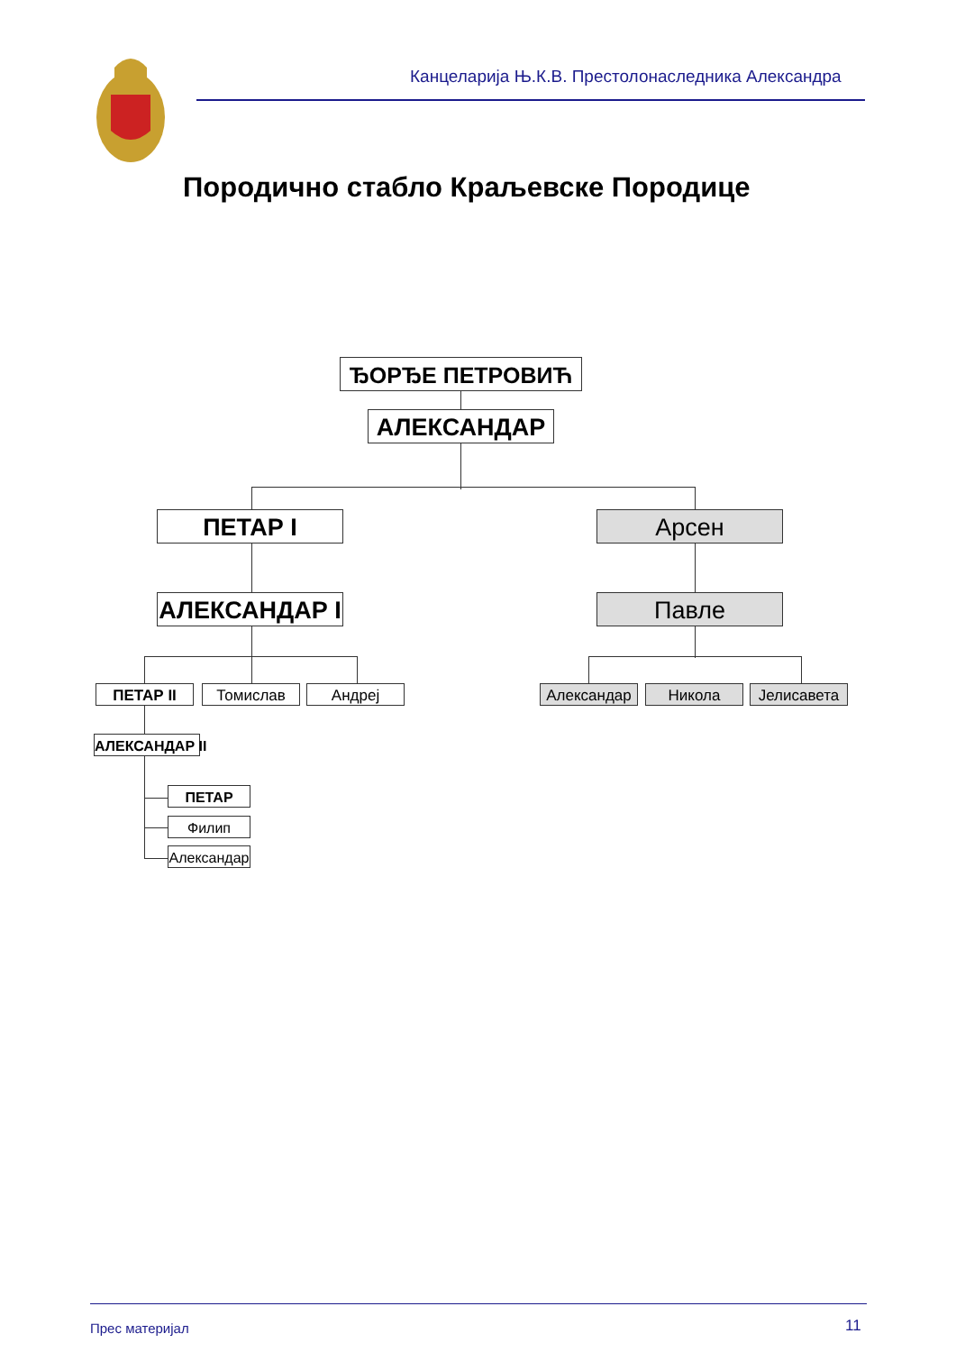Канцеларија Њ.К.В. Престолонаследника Александра
Породично стабло Краљевске Породице
ЂОРЂЕ ПЕТРОВИЋ
АЛЕКСАНДАР
ПЕТАР I Арсен
АЛЕКСАНДАР I Павле
ПЕТАР II Томислав Андреј Александар Никола Јелисавета
АЛЕКСАНДАР II
ПЕТАР
Филип
Александар
Прес материјал 11